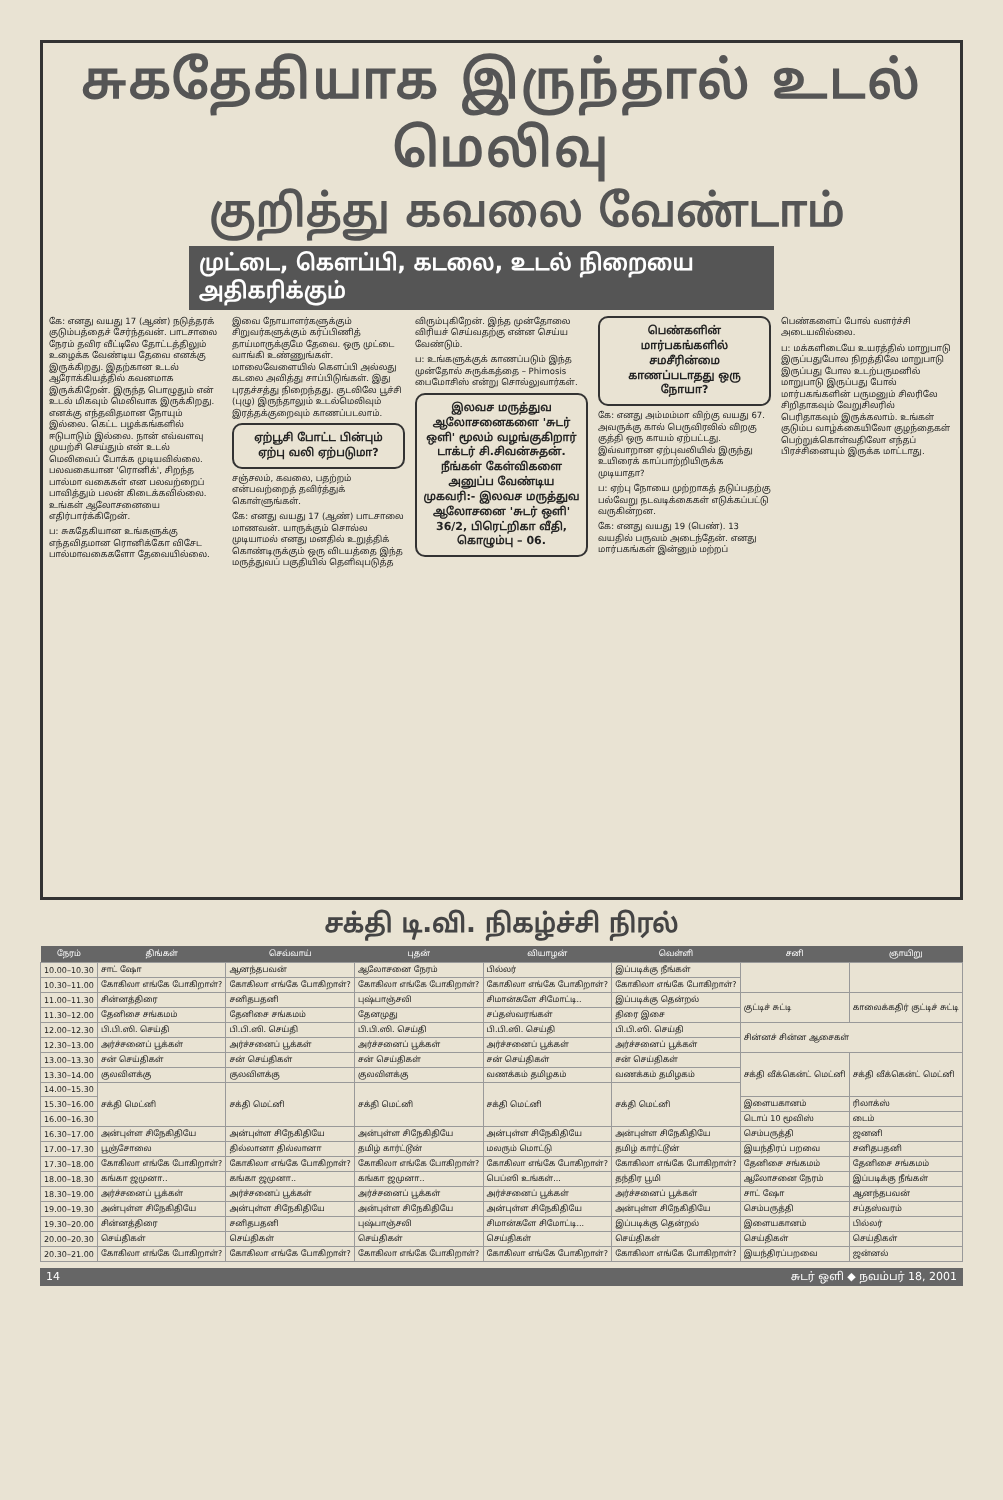சுகதேகியாக இருந்தால் உடல் மெலிவு
குறித்து கவலை வேண்டாம்
முட்டை, கௌப்பி, கடலை, உடல் நிறையை அதிகரிக்கும்
கே: எனது வயது 17 (ஆண்) நடுத்தரக் குடும்பத்தைச் சேர்ந்தவன். பாடசாலை நேரம் தவிர வீட்டிலே தோட்டத்திலும் உழைக்க வேண்டிய தேவை எனக்கு இருக்கிறது. இதற்கான உடல் ஆரோக்கியத்தில் கவனமாக இருக்கிறேன். இருந்த பொழுதும் என் உடல் மிகவும் மெலிவாக இருக்கிறது. எனக்கு எந்தவிதமான நோயும் இல்லை. கெட்ட பழக்கங்களில் ஈடுபாடும் இல்லை. நான் எவ்வளவு முயற்சி செய்தும் என் உடல் மெலிவைப் போக்க முடியவில்லை. பலவகையான 'ரொனிக்', சிறந்த பால்மா வகைகள் என பலவற்றைப் பாவித்தும் பலன் கிடைக்கவில்லை. உங்கள் ஆலோசனையை எதிர்பார்க்கிறேன்.
ப: சுகதேகியான உங்களுக்கு எந்தவிதமான ரொனிக்கோ விசேட பால்மாவகைகளோ தேவையில்லை. இவை நோயாளர்களுக்கும் சிறுவர்களுக்கும் கர்ப்பிணித் தாய்மாருக்குமே தேவை. ஒரு முட்டை வாங்கி உண்ணுங்கள். மாலைவேளையில் கௌப்பி அல்லது கடலை அவித்து சாப்பிடுங்கள். இது புரதச்சத்து நிறைந்தது. குடலிலே பூச்சி (புழு) இருந்தாலும் உடல்மெலிவும் இரத்தக்குறைவும் காணப்படலாம்.
ஏற்பூசி போட்ட பின்பும் ஏற்பு வலி ஏற்படுமா?
சஞ்சலம், கவலை, பதற்றம் என்பவற்றைத் தவிர்த்துக் கொள்ளுங்கள்.
கே: எனது வயது 17 (ஆண்) பாடசாலை மாணவன். யாருக்கும் சொல்ல முடியாமல் எனது மனதில் உறுத்திக் கொண்டிருக்கும் ஒரு விடயத்தை இந்த மருத்துவப் பகுதியில் தெளிவுபடுத்த விரும்புகிறேன். இந்த முன்தோலை விரியச் செய்வதற்கு என்ன செய்ய வேண்டும்.
ப: உங்களுக்குக் காணப்படும் இந்த முன்தோல் சுருக்கத்தை – Phimosis பைமோசிஸ் என்று சொல்லுவார்கள்.
இலவச மருத்துவ ஆலோசனைகளை 'சுடர் ஒளி' மூலம் வழங்குகிறார் டாக்டர் சி.சிவன்சுதன். நீங்கள் கேள்விகளை அனுப்ப வேண்டிய முகவரி:- இலவச மருத்துவ ஆலோசனை 'சுடர் ஒளி' 36/2, பிரெட்றிகா வீதி, கொழும்பு – 06.
பெண்களின் மார்பகங்களில் சமசீரின்மை காணப்படாதது ஒரு நோயா?
கே: எனது அம்மம்மா விற்கு வயது 67. அவருக்கு கால் பெருவிரலில் விறகு குத்தி ஒரு காயம் ஏற்பட்டது. இவ்வாறான ஏற்புவலியில் இருந்து உயிரைக் காப்பாற்றியிருக்க முடியாதா?
ப: ஏற்பு நோயை முற்றாகத் தடுப்பதற்கு பல்வேறு நடவடிக்கைகள் எடுக்கப்பட்டு வருகின்றன.
கே: எனது வயது 19 (பெண்). 13 வயதில் பருவம் அடைந்தேன். எனது மார்பகங்கள் இன்னும் மற்றப் பெண்களைப் போல் வளர்ச்சி அடையவில்லை.
ப: மக்களிடையே உயரத்தில் மாறுபாடு இருப்பதுபோல நிறத்திலே மாறுபாடு இருப்பது போல உடற்பருமனில் மாறுபாடு இருப்பது போல் மார்பகங்களின் பருமனும் சிலரிலே சிறிதாகவும் வேறுசிலரில் பெரிதாகவும் இருக்கலாம். உங்கள் குடும்ப வாழ்க்கையிலோ குழந்தைகள் பெற்றுக்கொள்வதிலோ எந்தப் பிரச்சினையும் இருக்க மாட்டாது.
சக்தி டி.வி. நிகழ்ச்சி நிரல்
| நேரம் | திங்கள் | செவ்வாய் | புதன் | வியாழன் | வெள்ளி | சனி | ஞாயிறு |
| --- | --- | --- | --- | --- | --- | --- | --- |
| 10.00–10.30 | சாட் ஷோ | ஆனந்தபவன் | ஆலோசனை நேரம் | பில்லர் | இப்படிக்கு நீங்கள் | | |
| 10.30–11.00 | கோகிலா எங்கே போகிறாள்? | கோகிலா எங்கே போகிறாள்? | கோகிலா எங்கே போகிறாள்? | கோகிலா எங்கே போகிறாள்? | கோகிலா எங்கே போகிறாள்? | | |
| 11.00–11.30 | சின்னத்திரை | சனிதபதனி | புஷ்பாஞ்சலி | சிமான்களே சிமோட்டி.. | இப்படிக்கு தென்றல் | குட்டிச் சுட்டி | காலைக்கதிர் குட்டிச் சுட்டி |
| 11.30–12.00 | தேனிசை சங்கமம் | தேனிசை சங்கமம் | தேனமுது | சப்தஸ்வரங்கள் | திரை இசை | | |
| 12.00–12.30 | பி.பி.ஸி. செய்தி | பி.பி.ஸி. செய்தி | பி.பி.ஸி. செய்தி | பி.பி.ஸி. செய்தி | பி.பி.ஸி. செய்தி | சின்னச் சின்ன ஆசைகள் | |
| 12.30–13.00 | அர்ச்சனைப் பூக்கள் | அர்ச்சனைப் பூக்கள் | அர்ச்சனைப் பூக்கள் | அர்ச்சனைப் பூக்கள் | அர்ச்சனைப் பூக்கள் | | |
| 13.00–13.30 | சன் செய்திகள் | சன் செய்திகள் | சன் செய்திகள் | சன் செய்திகள் | சன் செய்திகள் | சக்தி வீக்கென்ட் மெட்னி | சக்தி வீக்கென்ட் மெட்னி |
| 13.30–14.00 | குலவிளக்கு | குலவிளக்கு | குலவிளக்கு | வணக்கம் தமிழகம் | வணக்கம் தமிழகம் | | |
| 14.00–15.30 | சக்தி மெட்னி | சக்தி மெட்னி | சக்தி மெட்னி | சக்தி மெட்னி | சக்தி மெட்னி | | |
| 15.30–16.00 | | | | | | இளையகானம் | ரிலாக்ஸ் |
| 16.00–16.30 | | | | | | டொப் 10 மூவிஸ் | டைம் |
| 16.30–17.00 | அன்புள்ள சிநேகிதியே | அன்புள்ள சிநேகிதியே | அன்புள்ள சிநேகிதியே | அன்புள்ள சிநேகிதியே | அன்புள்ள சிநேகிதியே | செம்பருத்தி | ஜனனி |
| 17.00–17.30 | பூஞ்சோலை | தில்லானா தில்லானா | தமிழ் கார்ட்டூன் | மலரும் மொட்டு | தமிழ் கார்ட்டூன் | இயந்திரப் பறவை | சனிதபதனி |
| 17.30–18.00 | கோகிலா எங்கே போகிறாள்? | கோகிலா எங்கே போகிறாள்? | கோகிலா எங்கே போகிறாள்? | கோகிலா எங்கே போகிறாள்? | கோகிலா எங்கே போகிறாள்? | தேனிசை சங்கமம் | தேனிசை சங்கமம் |
| 18.00–18.30 | கங்கா ஜமுனா.. | கங்கா ஜமுனா.. | கங்கா ஜமுனா.. | பெப்ஸி உங்கள்... | தந்திர பூமி | ஆலோசனை நேரம் | இப்படிக்கு நீங்கள் |
| 18.30–19.00 | அர்ச்சனைப் பூக்கள் | அர்ச்சனைப் பூக்கள் | அர்ச்சனைப் பூக்கள் | அர்ச்சனைப் பூக்கள் | அர்ச்சனைப் பூக்கள் | சாட் ஷோ | ஆனந்தபவன் |
| 19.00–19.30 | அன்புள்ள சிநேகிதியே | அன்புள்ள சிநேகிதியே | அன்புள்ள சிநேகிதியே | அன்புள்ள சிநேகிதியே | அன்புள்ள சிநேகிதியே | செம்பருத்தி | சப்தஸ்வரம் |
| 19.30–20.00 | சின்னத்திரை | சனிதபதனி | புஷ்பாஞ்சலி | சிமான்களே சிமோட்டி... | இப்படிக்கு தென்றல் | இளையகானம் | பில்லர் |
| 20.00–20.30 | செய்திகள் | செய்திகள் | செய்திகள் | செய்திகள் | செய்திகள் | செய்திகள் | செய்திகள் |
| 20.30–21.00 | கோகிலா எங்கே போகிறாள்? | கோகிலா எங்கே போகிறாள்? | கோகிலா எங்கே போகிறாள்? | கோகிலா எங்கே போகிறாள்? | கோகிலா எங்கே போகிறாள்? | இயந்திரப்பறவை | ஜன்னல் |
14 சுடர் ஒளி ◆ நவம்பர் 18, 2001